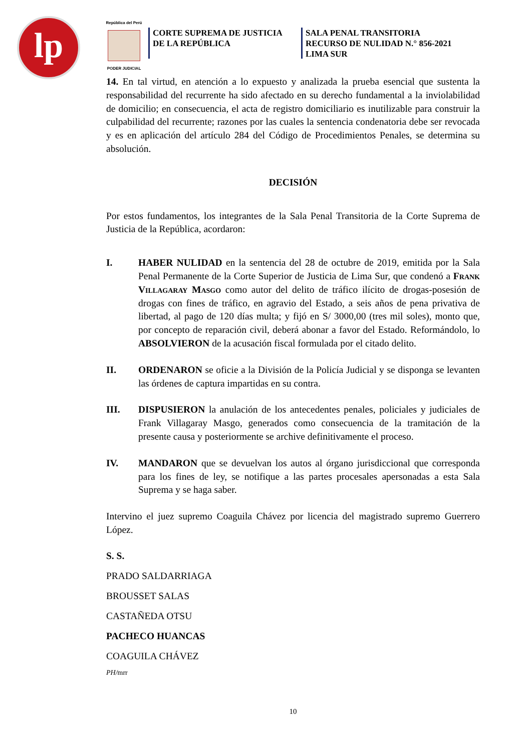lp
República del Perú
PODER JUDICIAL
CORTE SUPREMA DE JUSTICIA
DE LA REPÚBLICA
SALA PENAL TRANSITORIA
RECURSO DE NULIDAD N.° 856-2021
LIMA SUR
14. En tal virtud, en atención a lo expuesto y analizada la prueba esencial que sustenta la responsabilidad del recurrente ha sido afectado en su derecho fundamental a la inviolabilidad de domicilio; en consecuencia, el acta de registro domiciliario es inutilizable para construir la culpabilidad del recurrente; razones por las cuales la sentencia condenatoria debe ser revocada y es en aplicación del artículo 284 del Código de Procedimientos Penales, se determina su absolución.
DECISIÓN
Por estos fundamentos, los integrantes de la Sala Penal Transitoria de la Corte Suprema de Justicia de la República, acordaron:
I. HABER NULIDAD en la sentencia del 28 de octubre de 2019, emitida por la Sala Penal Permanente de la Corte Superior de Justicia de Lima Sur, que condenó a Frank Villagaray Masgo como autor del delito de tráfico ilícito de drogas-posesión de drogas con fines de tráfico, en agravio del Estado, a seis años de pena privativa de libertad, al pago de 120 días multa; y fijó en S/ 3000,00 (tres mil soles), monto que, por concepto de reparación civil, deberá abonar a favor del Estado. Reformándolo, lo ABSOLVIERON de la acusación fiscal formulada por el citado delito.
II. ORDENARON se oficie a la División de la Policía Judicial y se disponga se levanten las órdenes de captura impartidas en su contra.
III. DISPUSIERON la anulación de los antecedentes penales, policiales y judiciales de Frank Villagaray Masgo, generados como consecuencia de la tramitación de la presente causa y posteriormente se archive definitivamente el proceso.
IV. MANDARON que se devuelvan los autos al órgano jurisdiccional que corresponda para los fines de ley, se notifique a las partes procesales apersonadas a esta Sala Suprema y se haga saber.
Intervino el juez supremo Coaguila Chávez por licencia del magistrado supremo Guerrero López.
S. S.
PRADO SALDARRIAGA
BROUSSET SALAS
CASTAÑEDA OTSU
PACHECO HUANCAS
COAGUILA CHÁVEZ
PH/mrr
10